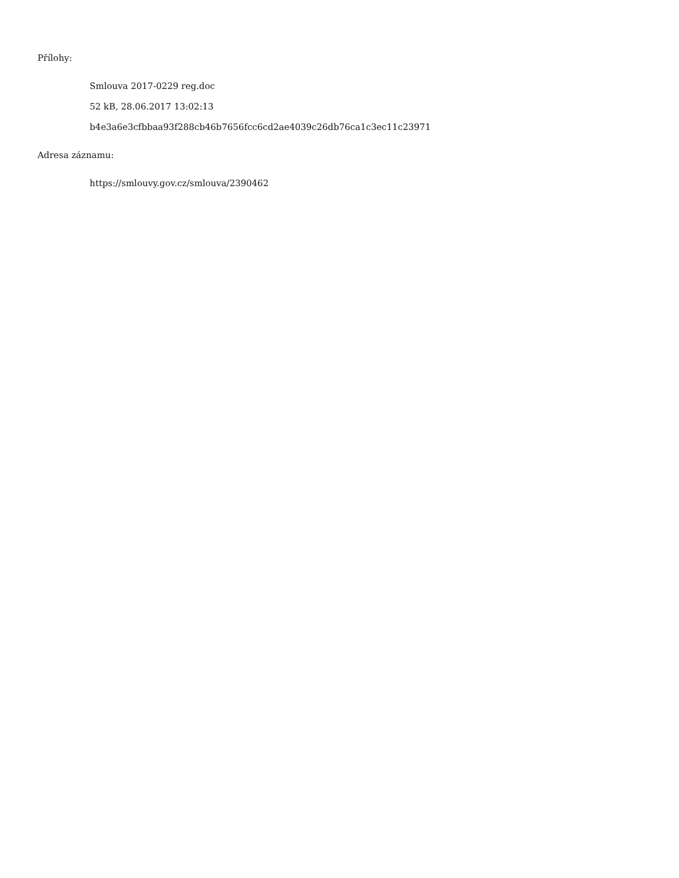Přílohy:
Smlouva 2017-0229 reg.doc
52 kB, 28.06.2017 13:02:13
b4e3a6e3cfbbaa93f288cb46b7656fcc6cd2ae4039c26db76ca1c3ec11c23971
Adresa záznamu:
https://smlouvy.gov.cz/smlouva/2390462